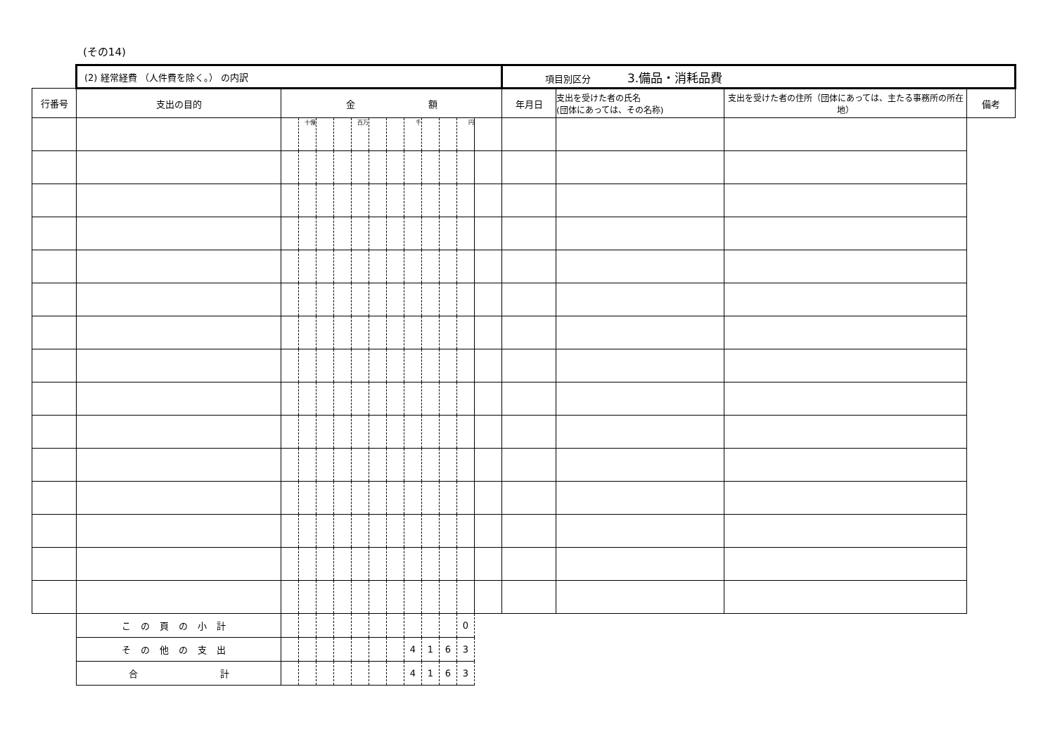(その14)
| | (2) 経常経費 （人件費を除く。） の内訳 | | | | | | | | | | | | | 項目別区分 3.備品・消耗品費 | | | |
| 行番号 | 支出の目的 | 金 額 | | | | | | | | | | | | 年月日 | 支出を受けた者の氏名 (団体にあっては、その名称) | 支出を受けた者の住所（団体にあっては、主たる事務所の所在地） | 備考 |
| | | | 十億 | | | 百万 | | | 千 | | | 円 | | | | | |
| | この頁の小計 | | | | | | | | | | | 0 | | | | | |
| | その他の支出 | | | | | | | | 4 | 1 | 6 | 3 | | | | | |
| | 合 計 | | | | | | | | 4 | 1 | 6 | 3 | | | | | |